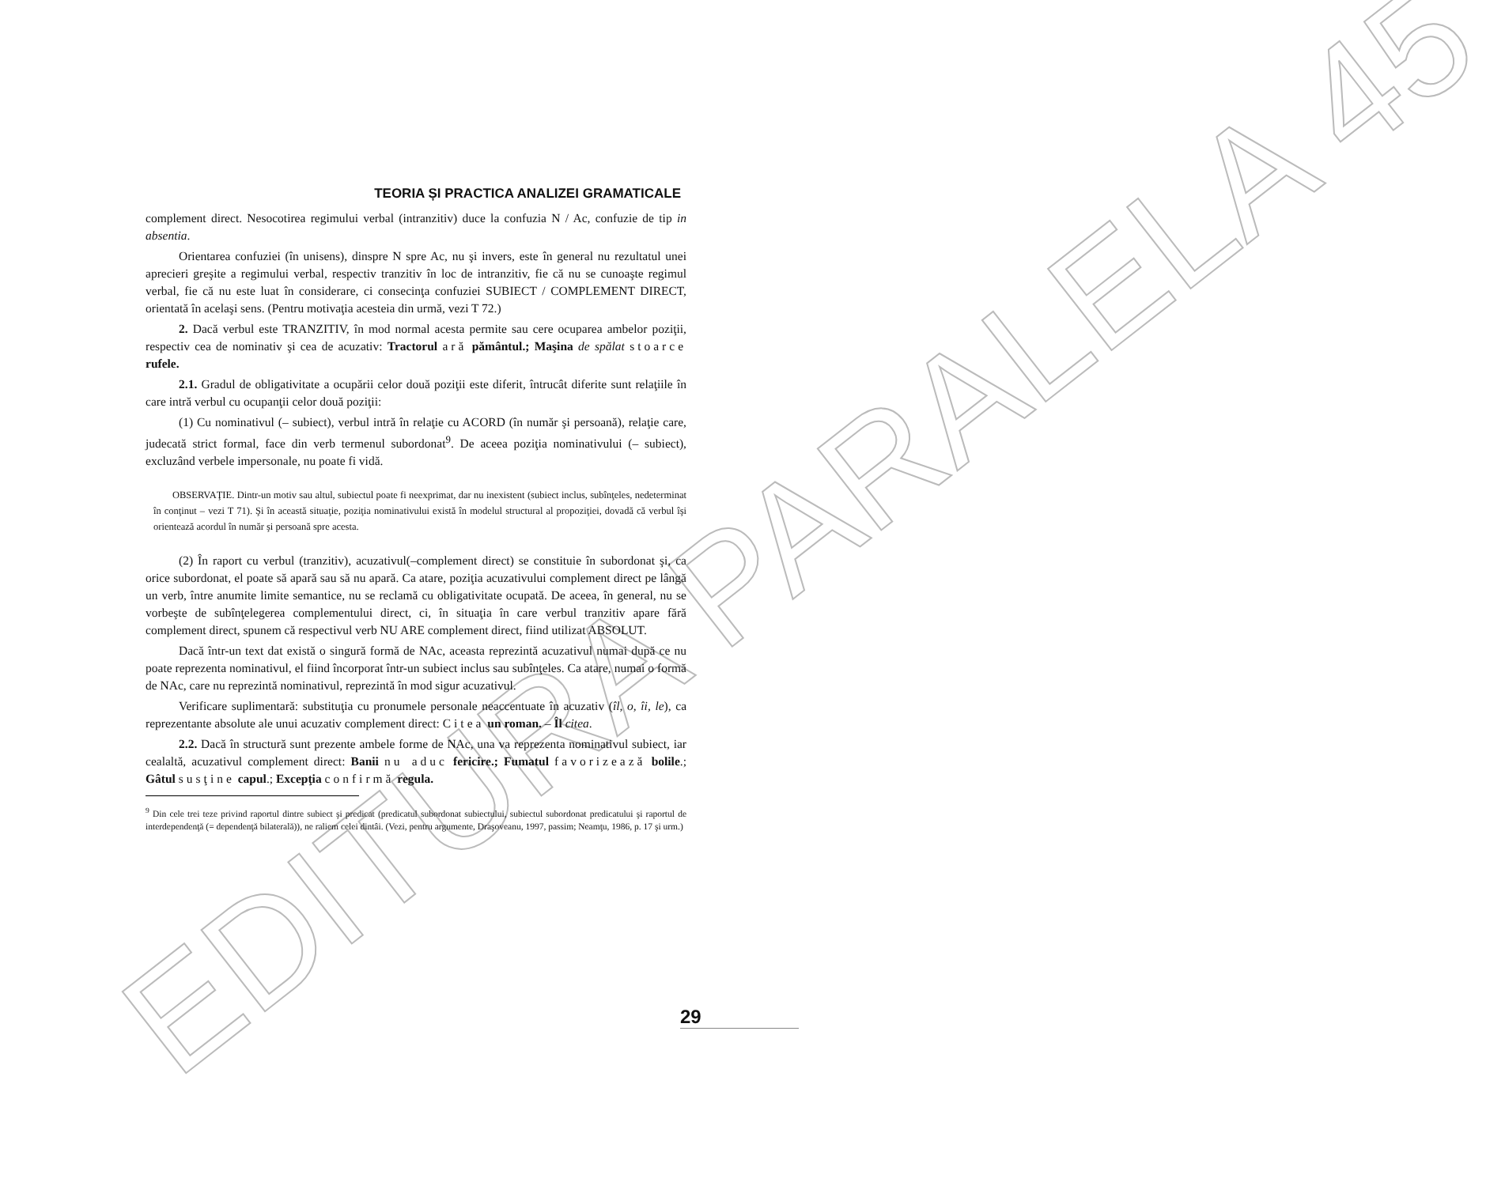EDITURA PARALELA 45
TEORIA ȘI PRACTICA ANALIZEI GRAMATICALE
complement direct. Nesocotirea regimului verbal (intranzitiv) duce la confuzia N / Ac, confuzie de tip in absentia.
Orientarea confuziei (în unisens), dinspre N spre Ac, nu şi invers, este în general nu rezultatul unei aprecieri greşite a regimului verbal, respectiv tranzitiv în loc de intranzitiv, fie că nu se cunoaşte regimul verbal, fie că nu este luat în considerare, ci consecinţa confuziei SUBIECT / COMPLEMENT DIRECT, orientată în acelaşi sens. (Pentru motivaţia acesteia din urmă, vezi T 72.)
2. Dacă verbul este TRANZITIV, în mod normal acesta permite sau cere ocuparea ambelor poziţii, respectiv cea de nominativ şi cea de acuzativ: Tractorul ară pământul.; Maşina de spălat stoarce rufele.
2.1. Gradul de obligativitate a ocupării celor două poziţii este diferit, întrucât diferite sunt relaţiile în care intră verbul cu ocupanţii celor două poziţii:
(1) Cu nominativul (– subiect), verbul intră în relaţie cu ACORD (în număr şi persoană), relaţie care, judecată strict formal, face din verb termenul subordonat<sup>9</sup>. De aceea poziţia nominativului (– subiect), excluzând verbele impersonale, nu poate fi vidă.
OBSERVAŢIE. Dintr-un motiv sau altul, subiectul poate fi neexprimat, dar nu inexistent (subiect inclus, subînţeles, nedeterminat în conţinut – vezi T 71). Şi în această situaţie, poziţia nominativului există în modelul structural al propoziţiei, dovadă că verbul îşi orientează acordul în număr şi persoană spre acesta.
(2) În raport cu verbul (tranzitiv), acuzativul(–complement direct) se constituie în subordonat şi, ca orice subordonat, el poate să apară sau să nu apară. Ca atare, poziţia acuzativului complement direct pe lângă un verb, între anumite limite semantice, nu se reclamă cu obligativitate ocupată. De aceea, în general, nu se vorbeşte de subînţelegerea complementului direct, ci, în situaţia în care verbul tranzitiv apare fără complement direct, spunem că respectivul verb NU ARE complement direct, fiind utilizat ABSOLUT.
Dacă într-un text dat există o singură formă de NAc, aceasta reprezintă acuzativul numai după ce nu poate reprezenta nominativul, el fiind încorporat într-un subiect inclus sau subînţeles. Ca atare, numai o formă de NAc, care nu reprezintă nominativul, reprezintă în mod sigur acuzativul.
Verificare suplimentară: substituţia cu pronumele personale neaccentuate în acuzativ (îl, o, îi, le), ca reprezentante absolute ale unui acuzativ complement direct: Citea un roman. – Îl citea.
2.2. Dacă în structură sunt prezente ambele forme de NAc, una va reprezenta nominativul subiect, iar cealaltă, acuzativul complement direct: Banii nu aduc fericire.; Fumatul favorizează bolile.; Gâtul susţine capul.; Excepţia confirmă regula.
<sup>9</sup> Din cele trei teze privind raportul dintre subiect şi predicat (predicatul subordonat subiectului, subiectul subordonat predicatului şi raportul de interdependenţă (= dependenţă bilaterală)), ne raliem celei dintâi. (Vezi, pentru argumente, Draşoveanu, 1997, passim; Neamţu, 1986, p. 17 şi urm.)
29